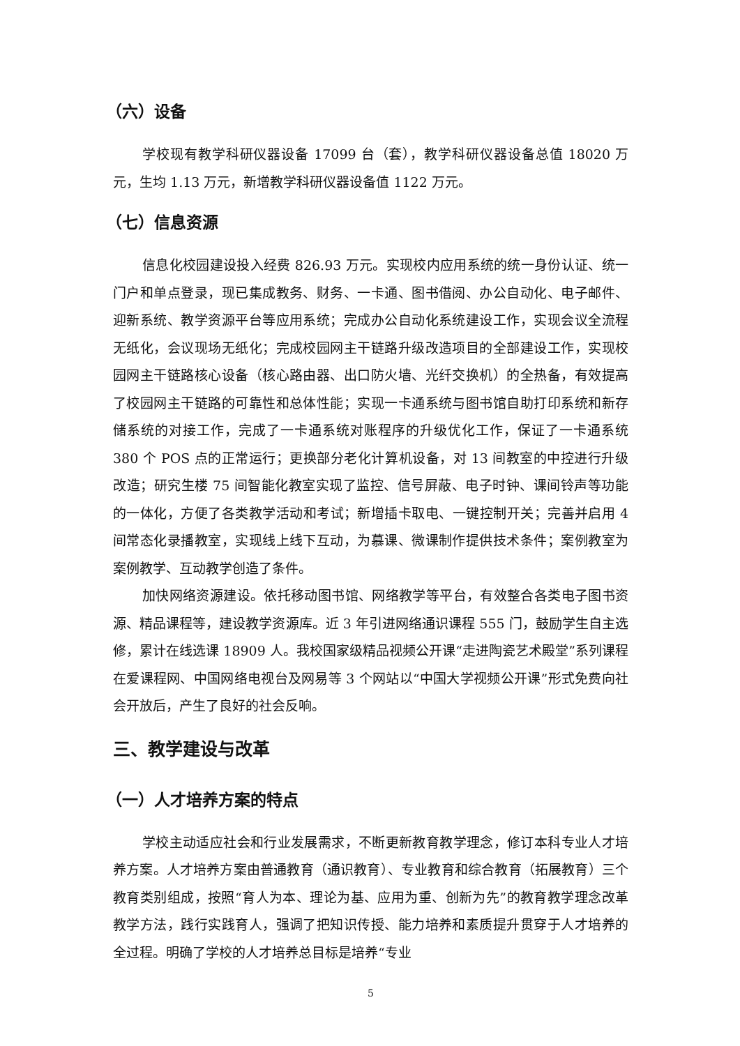（六）设备
学校现有教学科研仪器设备 17099 台（套），教学科研仪器设备总值 18020 万元，生均 1.13 万元，新增教学科研仪器设备值 1122 万元。
（七）信息资源
信息化校园建设投入经费 826.93 万元。实现校内应用系统的统一身份认证、统一门户和单点登录，现已集成教务、财务、一卡通、图书借阅、办公自动化、电子邮件、迎新系统、教学资源平台等应用系统；完成办公自动化系统建设工作，实现会议全流程无纸化，会议现场无纸化；完成校园网主干链路升级改造项目的全部建设工作，实现校园网主干链路核心设备（核心路由器、出口防火墙、光纤交换机）的全热备，有效提高了校园网主干链路的可靠性和总体性能；实现一卡通系统与图书馆自助打印系统和新存储系统的对接工作，完成了一卡通系统对账程序的升级优化工作，保证了一卡通系统 380 个 POS 点的正常运行；更换部分老化计算机设备，对 13 间教室的中控进行升级改造；研究生楼 75 间智能化教室实现了监控、信号屏蔽、电子时钟、课间铃声等功能的一体化，方便了各类教学活动和考试；新增插卡取电、一键控制开关；完善并启用 4 间常态化录播教室，实现线上线下互动，为慕课、微课制作提供技术条件；案例教室为案例教学、互动教学创造了条件。
加快网络资源建设。依托移动图书馆、网络教学等平台，有效整合各类电子图书资源、精品课程等，建设教学资源库。近 3 年引进网络通识课程 555 门，鼓励学生自主选修，累计在线选课 18909 人。我校国家级精品视频公开课“走进陶瓷艺术殿堂”系列课程在爱课程网、中国网络电视台及网易等 3 个网站以“中国大学视频公开课”形式免费向社会开放后，产生了良好的社会反响。
三、教学建设与改革
（一）人才培养方案的特点
学校主动适应社会和行业发展需求，不断更新教育教学理念，修订本科专业人才培养方案。人才培养方案由普通教育（通识教育）、专业教育和综合教育（拓展教育）三个教育类别组成，按照“育人为本、理论为基、应用为重、创新为先”的教育教学理念改革教学方法，践行实践育人，强调了把知识传授、能力培养和素质提升贯穿于人才培养的全过程。明确了学校的人才培养总目标是培养“专业
5